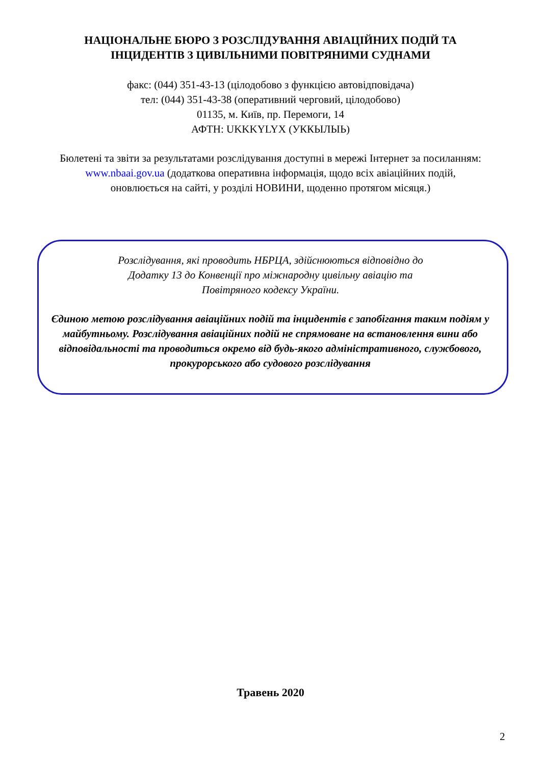НАЦІОНАЛЬНЕ БЮРО З РОЗСЛІДУВАННЯ АВІАЦІЙНИХ ПОДІЙ ТА
ІНЦИДЕНТІВ З ЦИВІЛЬНИМИ ПОВІТРЯНИМИ СУДНАМИ
факс: (044) 351-43-13 (цілодобово з функцією автовідповідача)
тел: (044) 351-43-38 (оперативний черговий, цілодобово)
01135, м. Київ, пр. Перемоги, 14
АФТН: UKKKYLYX (УККЫЛЫЬ)
Бюлетені та звіти за результатами розслідування доступні в мережі Інтернет за посиланням: www.nbaai.gov.ua (додаткова оперативна інформація, щодо всіх авіаційних подій, оновлюється на сайті, у розділі НОВИНИ, щоденно протягом місяця.)
Розслідування, які проводить НБРЦА, здійснюються відповідно до Додатку 13 до Конвенції про міжнародну цивільну авіацію та Повітряного кодексу України.
Єдиною метою розслідування авіаційних подій та інцидентів є запобігання таким подіям у майбутньому. Розслідування авіаційних подій не спрямоване на встановлення вини або відповідальності та проводиться окремо від будь-якого адміністративного, службового, прокурорського або судового розслідування
Травень 2020
2